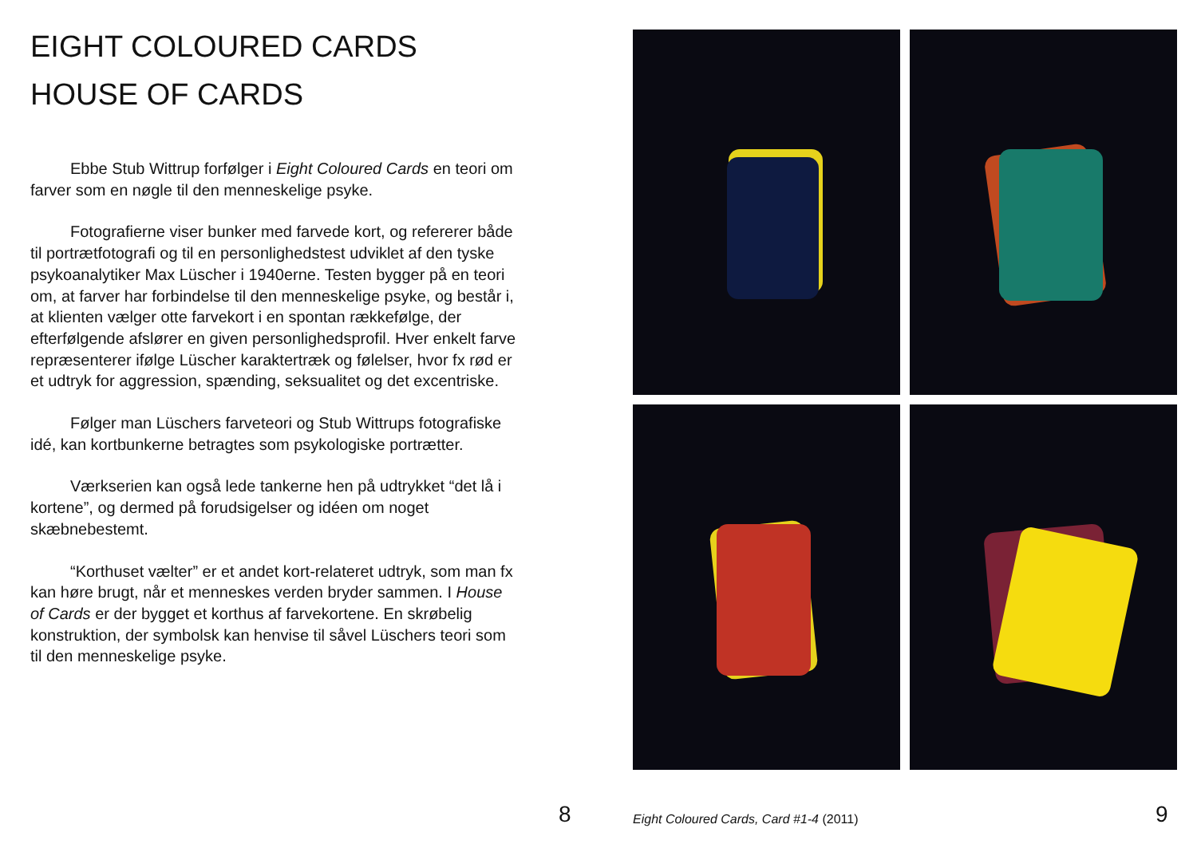EIGHT COLOURED CARDS
HOUSE OF CARDS
Ebbe Stub Wittrup forfølger i Eight Coloured Cards en teori om farver som en nøgle til den menneskelige psyke.
Fotografierne viser bunker med farvede kort, og refererer både til portrætfotografi og til en personlighedstest udviklet af den tyske psykoanalytiker Max Lüscher i 1940erne. Testen bygger på en teori om, at farver har forbindelse til den menneskelige psyke, og består i, at klienten vælger otte farvekort i en spontan rækkefølge, der efterfølgende afslører en given personlighedsprofil. Hver enkelt farve repræsenterer ifølge Lüscher karaktertræk og følelser, hvor fx rød er et udtryk for aggression, spænding, seksualitet og det excentriske.
Følger man Lüschers farveteori og Stub Wittrups fotografiske idé, kan kortbunkerne betragtes som psykologiske portrætter.
Værkserien kan også lede tankerne hen på udtrykket “det lå i kortene”, og dermed på forudsigelser og idéen om noget skæbnebestemt.
“Korthuset vælter” er et andet kort-relateret udtryk, som man fx kan høre brugt, når et menneskes verden bryder sammen. I House of Cards er der bygget et korthus af farvekortene. En skrøbelig konstruktion, der symbolsk kan henvise til såvel Lüschers teori som til den menneskelige psyke.
8
Eight Coloured Cards, Card #1-4 (2011)
9